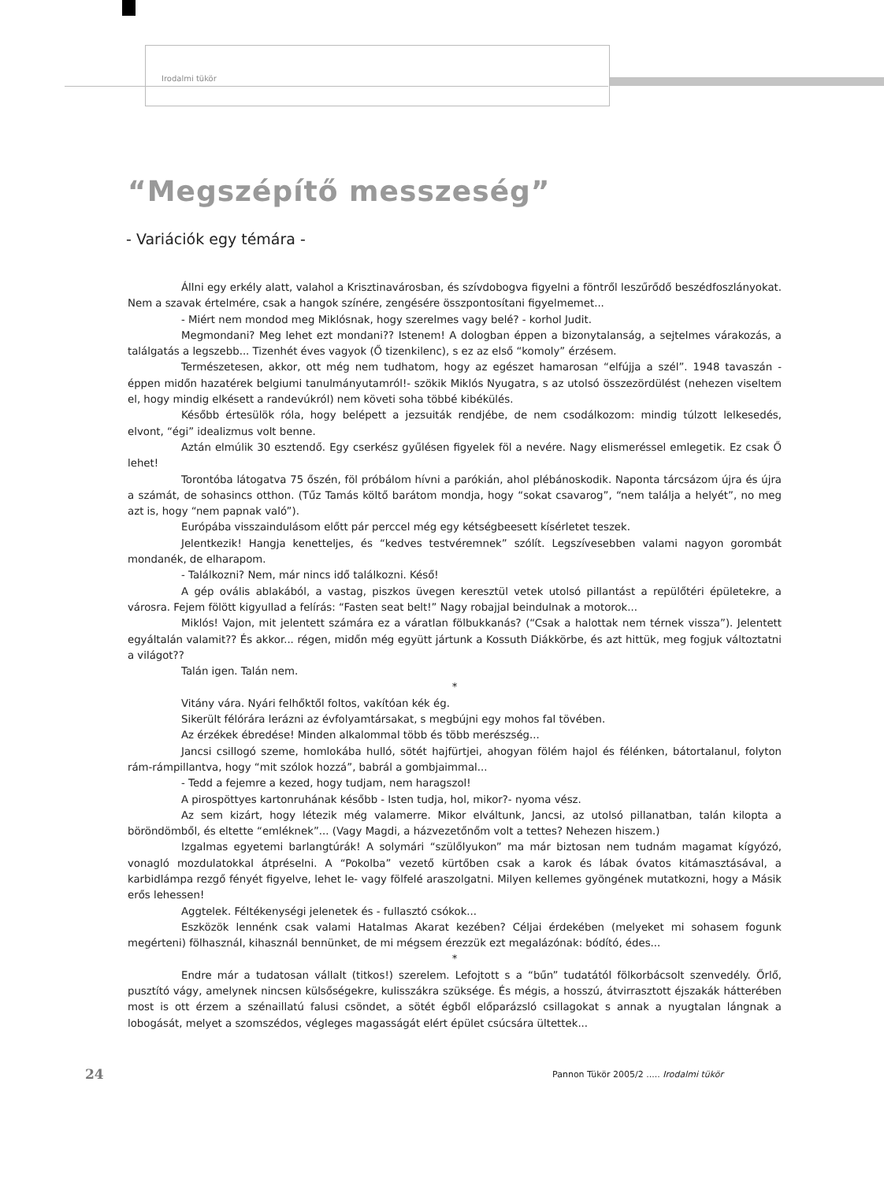Irodalmi tükör
“Megszépítő messzeség”
- Variációk egy témára -
Állni egy erkély alatt, valahol a Krisztinavárosban, és szívdobogva figyelni a föntről leszűrődő beszédfoszlányokat. Nem a szavak értelmére, csak a hangok színére, zengésére összpontosítani figyelmemet...
- Miért nem mondod meg Miklósnak, hogy szerelmes vagy belé? - korhol Judit.
Megmondani? Meg lehet ezt mondani?? Istenem! A dologban éppen a bizonytalanság, a sejtelmes várakozás, a találgatás a legszebb... Tizenhét éves vagyok (Ő tizenkilenc), s ez az első “komoly” érzésem.
Természetesen, akkor, ott még nem tudhatom, hogy az egészet hamarosan “elfújja a szél”. 1948 tavaszán - éppen midőn hazatérek belgiumi tanulmányutamról!- szökik Miklós Nyugatra, s az utolsó összezördülést (nehezen viseltem el, hogy mindig elkésett a randevúkról) nem követi soha többé kibékülés.
Később értesülök róla, hogy belépett a jezsuiták rendjébe, de nem csodálkozom: mindig túlzott lelkesedés, elvont, “égi” idealizmus volt benne.
Aztán elmúlik 30 esztendő. Egy cserkész gyűlésen figyelek föl a nevére. Nagy elismeréssel emlegetik. Ez csak Ő lehet!
Torontóba látogatva 75 őszén, föl próbálom hívni a parókián, ahol plébánoskodik. Naponta tárcsázom újra és újra a számát, de sohasincs otthon. (Tűz Tamás költő barátom mondja, hogy “sokat csavarog”, “nem találja a helyét”, no meg azt is, hogy “nem papnak való”).
Európába visszaindulásom előtt pár perccel még egy kétségbeesett kísérletet teszek.
Jelentkezik! Hangja kenetteljes, és “kedves testvéremnek” szólít. Legszívesebben valami nagyon gorombát mondanék, de elharapom.
- Találkozni? Nem, már nincs idő találkozni. Késő!
A gép ovális ablakából, a vastag, piszkos üvegen keresztül vetek utolsó pillantást a repülőtéri épületekre, a városra. Fejem fölött kigyullad a felírás: “Fasten seat belt!” Nagy robajjal beindulnak a motorok...
Miklós! Vajon, mit jelentett számára ez a váratlan fölbukkanás? (“Csak a halottak nem térnek vissza”). Jelentett egyáltalán valamit?? És akkor... régen, midőn még együtt jártunk a Kossuth Diákkörbe, és azt hittük, meg fogjuk változtatni a világot??
Talán igen. Talán nem.
*
Vitány vára. Nyári felhőktől foltos, vakítóan kék ég.
Sikerült félórára lerázni az évfolyamtársakat, s megbújni egy mohos fal tövében.
Az érzékek ébredése! Minden alkalommal több és több merészség...
Jancsi csillogó szeme, homlokába hulló, sötét hajfürtjei, ahogyan fölém hajol és félénken, bátortalanul, folyton rám-rámpillantva, hogy “mit szólok hozzá”, babrál a gombjaimmal...
- Tedd a fejemre a kezed, hogy tudjam, nem haragszol!
A pirospöttyes kartonruhának később - Isten tudja, hol, mikor?- nyoma vész.
Az sem kizárt, hogy létezik még valamerre. Mikor elváltunk, Jancsi, az utolsó pillanatban, talán kilopta a böröndömből, és eltette “emléknek”... (Vagy Magdi, a házvezetőnőm volt a tettes? Nehezen hiszem.)
Izgalmas egyetemi barlangtúrák! A solymári “szülőlyukon” ma már biztosan nem tudnám magamat kígyózó, vonagló mozdulatokkal átpréselni. A “Pokolba” vezető kürtőben csak a karok és lábak óvatos kitámasztásával, a karbidlámpa rezgő fényét figyelve, lehet le- vagy fölfelé araszolgatni. Milyen kellemes gyöngének mutatkozni, hogy a Másik erős lehessen!
Aggtelek. Féltékenységi jelenetek és - fullasztó csókok...
Eszközök lennénk csak valami Hatalmas Akarat kezében? Céljai érdekében (melyeket mi sohasem fogunk megérteni) fölhasznál, kihasznál bennünket, de mi mégsem érezzük ezt megalázónak: bódító, édes...
*
Endre már a tudatosan vállalt (titkos!) szerelem. Lefojtott s a “bűn” tudatától fölkorbácsolt szenvedély. Őrlő, pusztító vágy, amelynek nincsen külsőségekre, kulisszákra szüksége. És mégis, a hosszú, átvirrasztott éjszakák hátterében most is ott érzem a szénaillatú falusi csöndet, a sötét égből előparázsló csillagokat s annak a nyugtalan lángnak a lobogását, melyet a szomszédos, végleges magasságát elért épület csúcsára ültettek...
24 Pannon Tükör 2005/2 ..... Irodalmi tükör